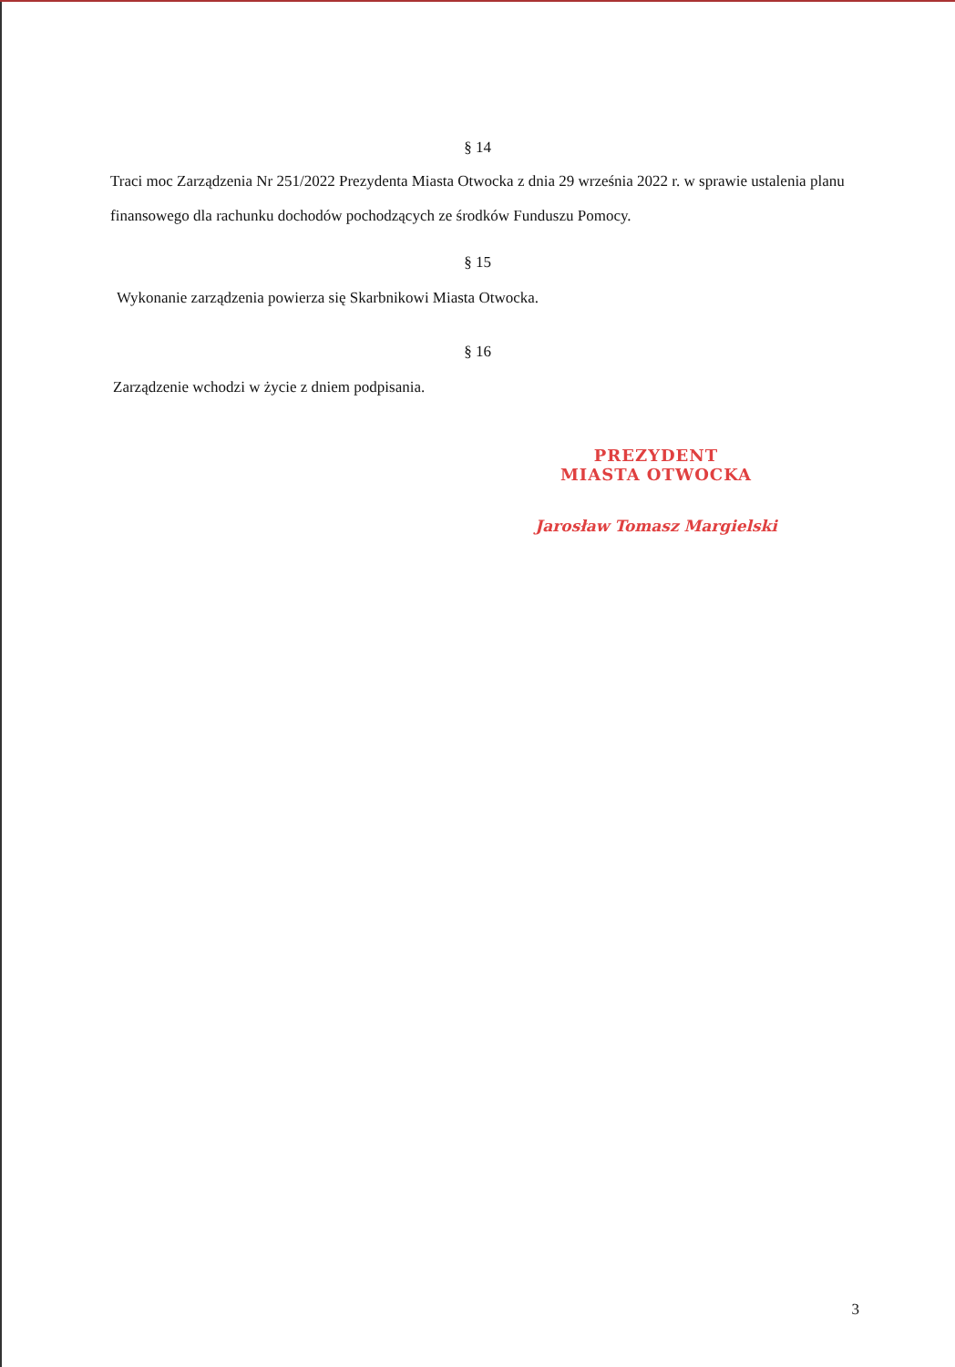§ 14
Traci moc Zarządzenia Nr 251/2022 Prezydenta Miasta Otwocka z dnia 29 września 2022 r. w sprawie ustalenia planu finansowego dla rachunku dochodów pochodzących ze środków Funduszu Pomocy.
§ 15
Wykonanie zarządzenia powierza się Skarbnikowi Miasta Otwocka.
§ 16
Zarządzenie wchodzi w życie z dniem podpisania.
PREZYDENT
MIASTA OTWOCKA
Jarosław Tomasz Margielski
3